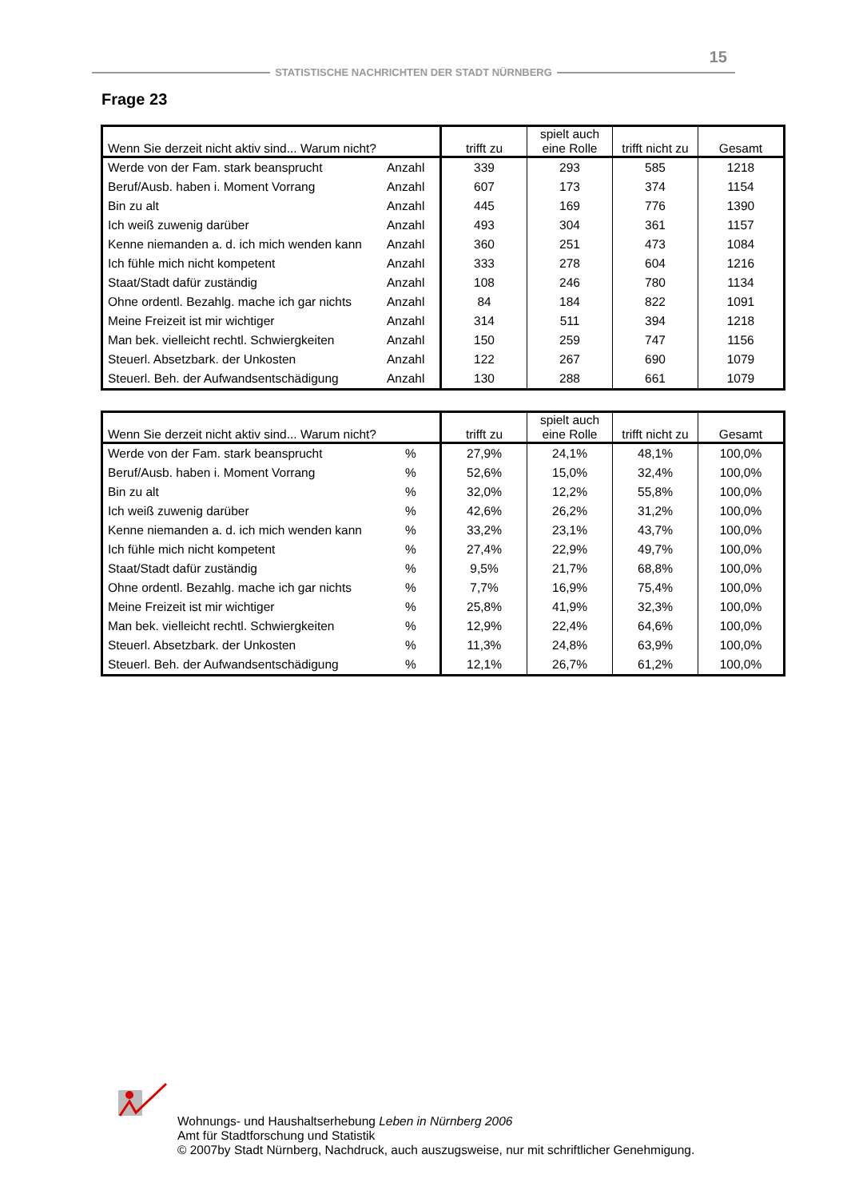15
STATISTISCHE NACHRICHTEN DER STADT NÜRNBERG
Frage 23
| Wenn Sie derzeit nicht aktiv sind... Warum nicht? | | trifft zu | spielt auch eine Rolle | trifft nicht zu | Gesamt |
| --- | --- | --- | --- | --- | --- |
| Werde von der Fam. stark beansprucht | Anzahl | 339 | 293 | 585 | 1218 |
| Beruf/Ausb. haben i. Moment Vorrang | Anzahl | 607 | 173 | 374 | 1154 |
| Bin zu alt | Anzahl | 445 | 169 | 776 | 1390 |
| Ich weiß zuwenig darüber | Anzahl | 493 | 304 | 361 | 1157 |
| Kenne niemanden a. d. ich mich wenden kann | Anzahl | 360 | 251 | 473 | 1084 |
| Ich fühle mich nicht kompetent | Anzahl | 333 | 278 | 604 | 1216 |
| Staat/Stadt dafür zuständig | Anzahl | 108 | 246 | 780 | 1134 |
| Ohne ordentl. Bezahlg. mache ich gar nichts | Anzahl | 84 | 184 | 822 | 1091 |
| Meine Freizeit ist mir wichtiger | Anzahl | 314 | 511 | 394 | 1218 |
| Man bek. vielleicht rechtl. Schwiergkeiten | Anzahl | 150 | 259 | 747 | 1156 |
| Steuerl. Absetzbark. der Unkosten | Anzahl | 122 | 267 | 690 | 1079 |
| Steuerl. Beh. der Aufwandsentschädigung | Anzahl | 130 | 288 | 661 | 1079 |
| Wenn Sie derzeit nicht aktiv sind... Warum nicht? | | trifft zu | spielt auch eine Rolle | trifft nicht zu | Gesamt |
| --- | --- | --- | --- | --- | --- |
| Werde von der Fam. stark beansprucht | % | 27,9% | 24,1% | 48,1% | 100,0% |
| Beruf/Ausb. haben i. Moment Vorrang | % | 52,6% | 15,0% | 32,4% | 100,0% |
| Bin zu alt | % | 32,0% | 12,2% | 55,8% | 100,0% |
| Ich weiß zuwenig darüber | % | 42,6% | 26,2% | 31,2% | 100,0% |
| Kenne niemanden a. d. ich mich wenden kann | % | 33,2% | 23,1% | 43,7% | 100,0% |
| Ich fühle mich nicht kompetent | % | 27,4% | 22,9% | 49,7% | 100,0% |
| Staat/Stadt dafür zuständig | % | 9,5% | 21,7% | 68,8% | 100,0% |
| Ohne ordentl. Bezahlg. mache ich gar nichts | % | 7,7% | 16,9% | 75,4% | 100,0% |
| Meine Freizeit ist mir wichtiger | % | 25,8% | 41,9% | 32,3% | 100,0% |
| Man bek. vielleicht rechtl. Schwiergkeiten | % | 12,9% | 22,4% | 64,6% | 100,0% |
| Steuerl. Absetzbark. der Unkosten | % | 11,3% | 24,8% | 63,9% | 100,0% |
| Steuerl. Beh. der Aufwandsentschädigung | % | 12,1% | 26,7% | 61,2% | 100,0% |
Wohnungs- und Haushaltserhebung Leben in Nürnberg 2006
Amt für Stadtforschung und Statistik
© 2007by Stadt Nürnberg, Nachdruck, auch auszugsweise, nur mit schriftlicher Genehmigung.